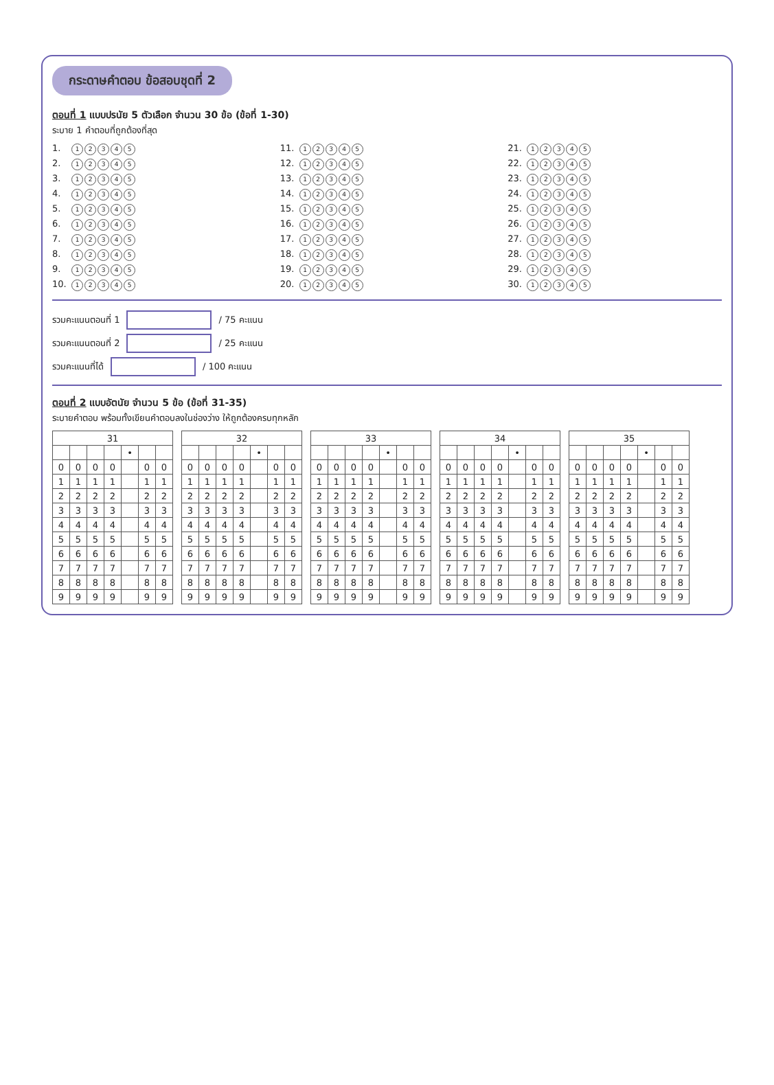กระดาษคำตอบ ข้อสอบชุดที่ 2
ตอนที่ 1 แบบปรนัย 5 ตัวเลือก จำนวน 30 ข้อ (ข้อที่ 1-30)
ระบาย 1 คำตอบที่ถูกต้องที่สุด
1. 12345
11. 12345
21. 12345
2. 12345
12. 12345
22. 12345
3. 12345
13. 12345
23. 12345
4. 12345
14. 12345
24. 12345
5. 12345
15. 12345
25. 12345
6. 12345
16. 12345
26. 12345
7. 12345
17. 12345
27. 12345
8. 12345
18. 12345
28. 12345
9. 12345
19. 12345
29. 12345
10. 12345
20. 12345
30. 12345
รวมคะแนนตอนที่ 1 / 75 คะแนน
รวมคะแนนตอนที่ 2 / 25 คะแนน
รวมคะแนนที่ได้ / 100 คะแนน
ตอนที่ 2 แบบอัตนัย จำนวน 5 ข้อ (ข้อที่ 31-35)
ระบายคำตอบ พร้อมทั้งเขียนคำตอบลงในช่องว่าง ให้ถูกต้องครบทุกหลัก
| 31 | | | | | | |
| --- | --- | --- | --- | --- | --- | --- |
| | | | | • | | |
| 0 | 0 | 0 | 0 | | 0 | 0 |
| 1 | 1 | 1 | 1 | | 1 | 1 |
| 2 | 2 | 2 | 2 | | 2 | 2 |
| 3 | 3 | 3 | 3 | | 3 | 3 |
| 4 | 4 | 4 | 4 | | 4 | 4 |
| 5 | 5 | 5 | 5 | | 5 | 5 |
| 6 | 6 | 6 | 6 | | 6 | 6 |
| 7 | 7 | 7 | 7 | | 7 | 7 |
| 8 | 8 | 8 | 8 | | 8 | 8 |
| 9 | 9 | 9 | 9 | | 9 | 9 |
| 32 | | | | | | |
| --- | --- | --- | --- | --- | --- | --- |
| | | | | • | | |
| 0 | 0 | 0 | 0 | | 0 | 0 |
| 1 | 1 | 1 | 1 | | 1 | 1 |
| 2 | 2 | 2 | 2 | | 2 | 2 |
| 3 | 3 | 3 | 3 | | 3 | 3 |
| 4 | 4 | 4 | 4 | | 4 | 4 |
| 5 | 5 | 5 | 5 | | 5 | 5 |
| 6 | 6 | 6 | 6 | | 6 | 6 |
| 7 | 7 | 7 | 7 | | 7 | 7 |
| 8 | 8 | 8 | 8 | | 8 | 8 |
| 9 | 9 | 9 | 9 | | 9 | 9 |
| 33 | | | | | | |
| --- | --- | --- | --- | --- | --- | --- |
| | | | | • | | |
| 0 | 0 | 0 | 0 | | 0 | 0 |
| 1 | 1 | 1 | 1 | | 1 | 1 |
| 2 | 2 | 2 | 2 | | 2 | 2 |
| 3 | 3 | 3 | 3 | | 3 | 3 |
| 4 | 4 | 4 | 4 | | 4 | 4 |
| 5 | 5 | 5 | 5 | | 5 | 5 |
| 6 | 6 | 6 | 6 | | 6 | 6 |
| 7 | 7 | 7 | 7 | | 7 | 7 |
| 8 | 8 | 8 | 8 | | 8 | 8 |
| 9 | 9 | 9 | 9 | | 9 | 9 |
| 34 | | | | | | |
| --- | --- | --- | --- | --- | --- | --- |
| | | | | • | | |
| 0 | 0 | 0 | 0 | | 0 | 0 |
| 1 | 1 | 1 | 1 | | 1 | 1 |
| 2 | 2 | 2 | 2 | | 2 | 2 |
| 3 | 3 | 3 | 3 | | 3 | 3 |
| 4 | 4 | 4 | 4 | | 4 | 4 |
| 5 | 5 | 5 | 5 | | 5 | 5 |
| 6 | 6 | 6 | 6 | | 6 | 6 |
| 7 | 7 | 7 | 7 | | 7 | 7 |
| 8 | 8 | 8 | 8 | | 8 | 8 |
| 9 | 9 | 9 | 9 | | 9 | 9 |
| 35 | | | | | | |
| --- | --- | --- | --- | --- | --- | --- |
| | | | | • | | |
| 0 | 0 | 0 | 0 | | 0 | 0 |
| 1 | 1 | 1 | 1 | | 1 | 1 |
| 2 | 2 | 2 | 2 | | 2 | 2 |
| 3 | 3 | 3 | 3 | | 3 | 3 |
| 4 | 4 | 4 | 4 | | 4 | 4 |
| 5 | 5 | 5 | 5 | | 5 | 5 |
| 6 | 6 | 6 | 6 | | 6 | 6 |
| 7 | 7 | 7 | 7 | | 7 | 7 |
| 8 | 8 | 8 | 8 | | 8 | 8 |
| 9 | 9 | 9 | 9 | | 9 | 9 |